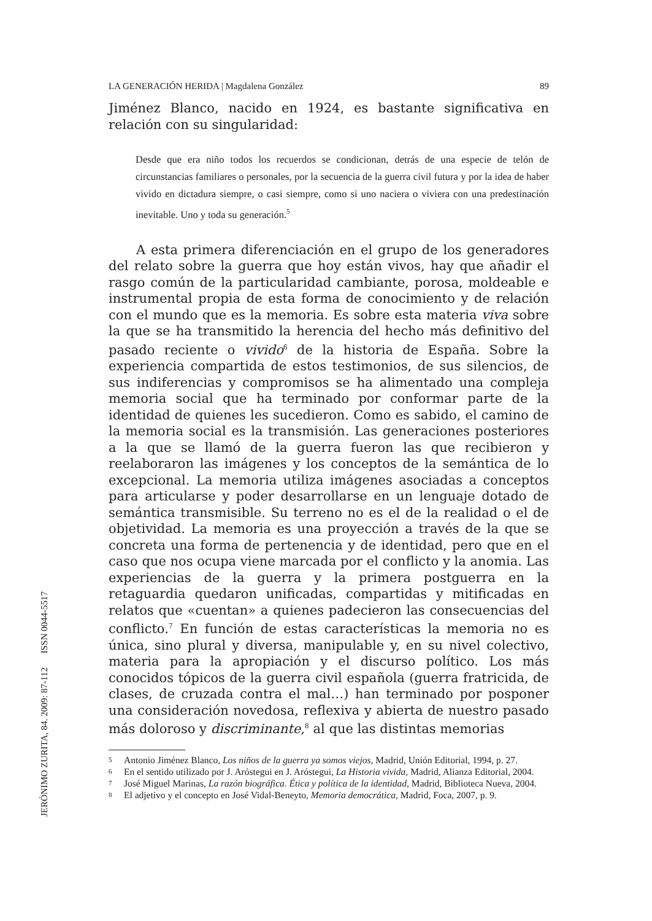LA GENERACIÓN HERIDA | Magdalena González 89
Jiménez Blanco, nacido en 1924, es bastante significativa en relación con su singularidad:
Desde que era niño todos los recuerdos se condicionan, detrás de una especie de telón de circunstancias familiares o personales, por la secuencia de la guerra civil futura y por la idea de haber vivido en dictadura siempre, o casi siempre, como si uno naciera o viviera con una predestinación inevitable. Uno y toda su generación.<sup>5</sup>
A esta primera diferenciación en el grupo de los generadores del relato sobre la guerra que hoy están vivos, hay que añadir el rasgo común de la particularidad cambiante, porosa, moldeable e instrumental propia de esta forma de conocimiento y de relación con el mundo que es la memoria. Es sobre esta materia viva sobre la que se ha transmitido la herencia del hecho más definitivo del pasado reciente o vivido<sup>6</sup> de la historia de España. Sobre la experiencia compartida de estos testimonios, de sus silencios, de sus indiferencias y compromisos se ha alimentado una compleja memoria social que ha terminado por conformar parte de la identidad de quienes les sucedieron. Como es sabido, el camino de la memoria social es la transmisión. Las generaciones posteriores a la que se llamó de la guerra fueron las que recibieron y reelaboraron las imágenes y los conceptos de la semántica de lo excepcional. La memoria utiliza imágenes asociadas a conceptos para articularse y poder desarrollarse en un lenguaje dotado de semántica transmisible. Su terreno no es el de la realidad o el de objetividad. La memoria es una proyección a través de la que se concreta una forma de pertenencia y de identidad, pero que en el caso que nos ocupa viene marcada por el conflicto y la anomia. Las experiencias de la guerra y la primera postguerra en la retaguardia quedaron unificadas, compartidas y mitificadas en relatos que «cuentan» a quienes padecieron las consecuencias del conflicto.<sup>7</sup> En función de estas características la memoria no es única, sino plural y diversa, manipulable y, en su nivel colectivo, materia para la apropiación y el discurso político. Los más conocidos tópicos de la guerra civil española (guerra fratricida, de clases, de cruzada contra el mal…) han terminado por posponer una consideración novedosa, reflexiva y abierta de nuestro pasado más doloroso y discriminante,<sup>8</sup> al que las distintas memorias
5 Antonio Jiménez Blanco, Los niños de la guerra ya somos viejos, Madrid, Unión Editorial, 1994, p. 27.
6 En el sentido utilizado por J. Aróstegui en J. Aróstegui, La Historia vivida, Madrid, Alianza Editorial, 2004.
7 José Miguel Marinas, La razón biográfica. Ética y política de la identidad, Madrid, Biblioteca Nueva, 2004.
8 El adjetivo y el concepto en José Vidal-Beneyto, Memoria democrática, Madrid, Foca, 2007, p. 9.
JERÓNIMO ZURITA, 84. 2009: 87-112 ISSN 0044-5517